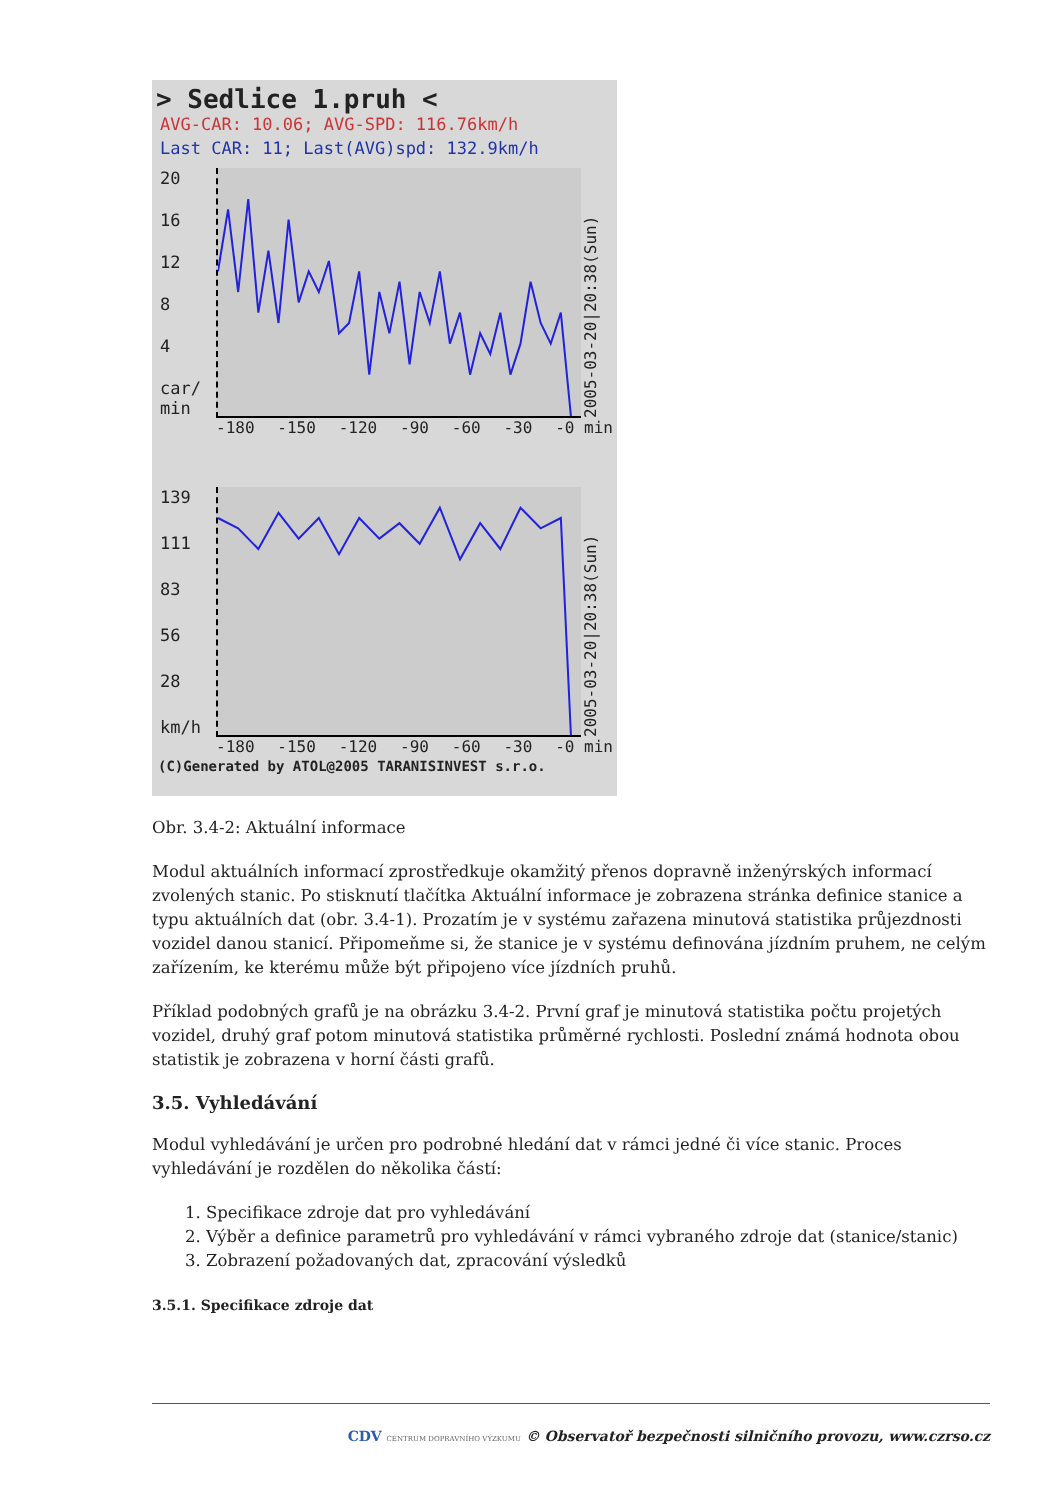> Sedlice 1.pruh <
AVG-CAR: 10.06; AVG-SPD: 116.76km/h
Last CAR: 11; Last(AVG)spd: 132.9km/h
20
16
12
8
4
car/ min
2005-03-20|20:38(Sun)
-180 -150 -120 -90 -60 -30 -0 min
139
111
83
56
28
km/h
2005-03-20|20:38(Sun)
-180 -150 -120 -90 -60 -30 -0 min
(C)Generated by ATOL@2005 TARANISINVEST s.r.o.
Obr. 3.4-2: Aktuální informace
Modul aktuálních informací zprostředkuje okamžitý přenos dopravně inženýrských informací zvolených stanic. Po stisknutí tlačítka Aktuální informace je zobrazena stránka definice stanice a typu aktuálních dat (obr. 3.4-1). Prozatím je v systému zařazena minutová statistika průjezdnosti vozidel danou stanicí. Připomeňme si, že stanice je v systému definována jízdním pruhem, ne celým zařízením, ke kterému může být připojeno více jízdních pruhů.
Příklad podobných grafů je na obrázku 3.4-2. První graf je minutová statistika počtu projetých vozidel, druhý graf potom minutová statistika průměrné rychlosti. Poslední známá hodnota obou statistik je zobrazena v horní části grafů.
3.5. Vyhledávání
Modul vyhledávání je určen pro podrobné hledání dat v rámci jedné či více stanic. Proces vyhledávání je rozdělen do několika částí:
1. Specifikace zdroje dat pro vyhledávání
2. Výběr a definice parametrů pro vyhledávání v rámci vybraného zdroje dat (stanice/stanic)
3. Zobrazení požadovaných dat, zpracování výsledků
3.5.1. Specifikace zdroje dat
CDV CENTRUM DOPRAVNÍHO VÝZKUMU © Observatoř bezpečnosti silničního provozu, www.czrso.cz